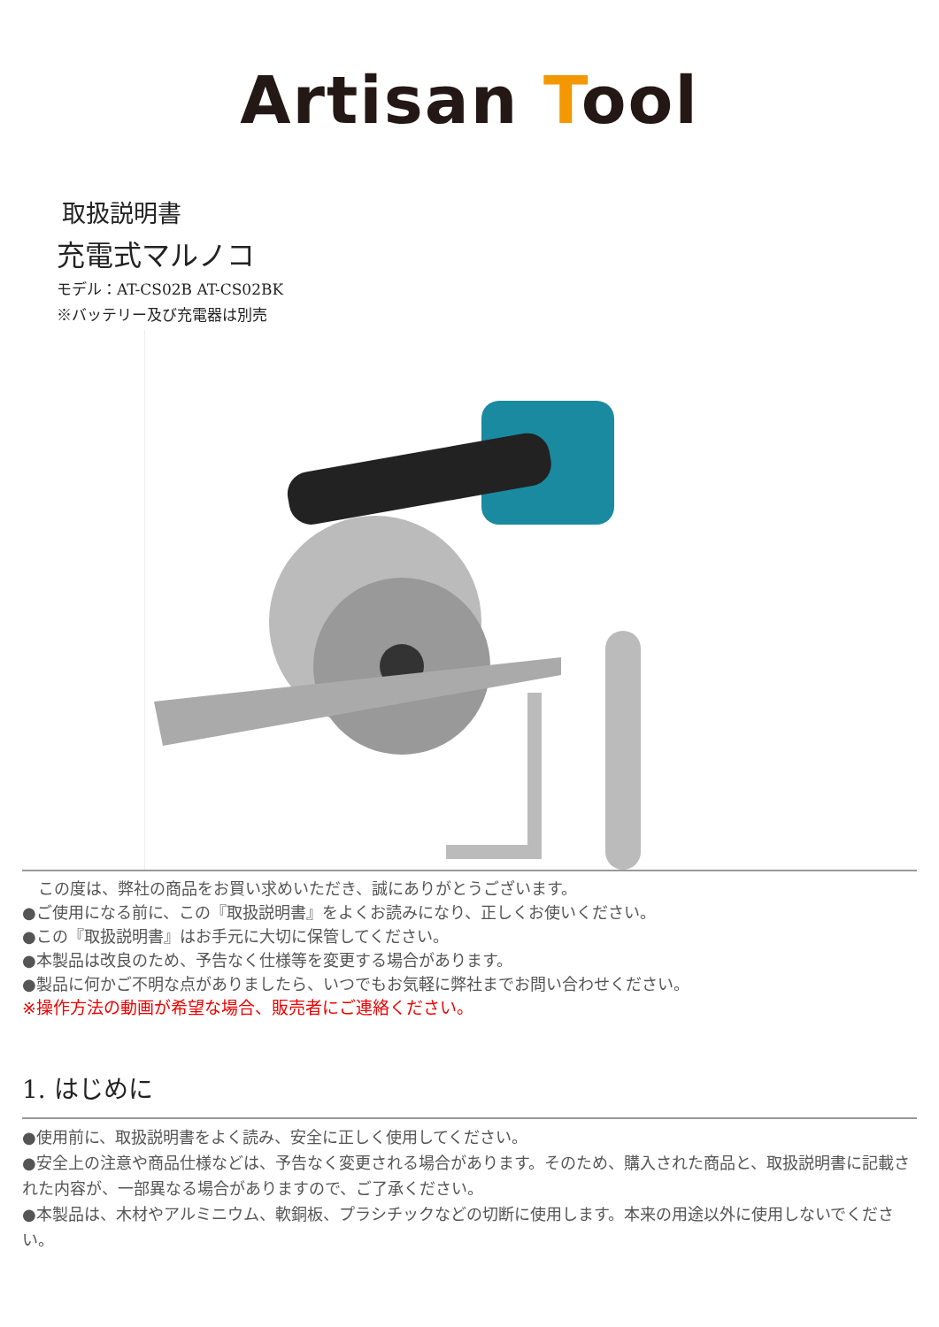Artisan Tool
取扱説明書
充電式マルノコ
モデル：AT-CS02B AT-CS02BK
※バッテリー及び充電器は別売
　この度は、弊社の商品をお買い求めいただき、誠にありがとうございます。
●ご使用になる前に、この『取扱説明書』をよくお読みになり、正しくお使いください。
●この『取扱説明書』はお手元に大切に保管してください。
●本製品は改良のため、予告なく仕様等を変更する場合があります。
●製品に何かご不明な点がありましたら、いつでもお気軽に弊社までお問い合わせください。
※操作方法の動画が希望な場合、販売者にご連絡ください。
1. はじめに
●使用前に、取扱説明書をよく読み、安全に正しく使用してください。
●安全上の注意や商品仕様などは、予告なく変更される場合があります。そのため、購入された商品と、取扱説明書に記載された内容が、一部異なる場合がありますので、ご了承ください。
●本製品は、木材やアルミニウム、軟銅板、プラシチックなどの切断に使用します。本来の用途以外に使用しないでください。